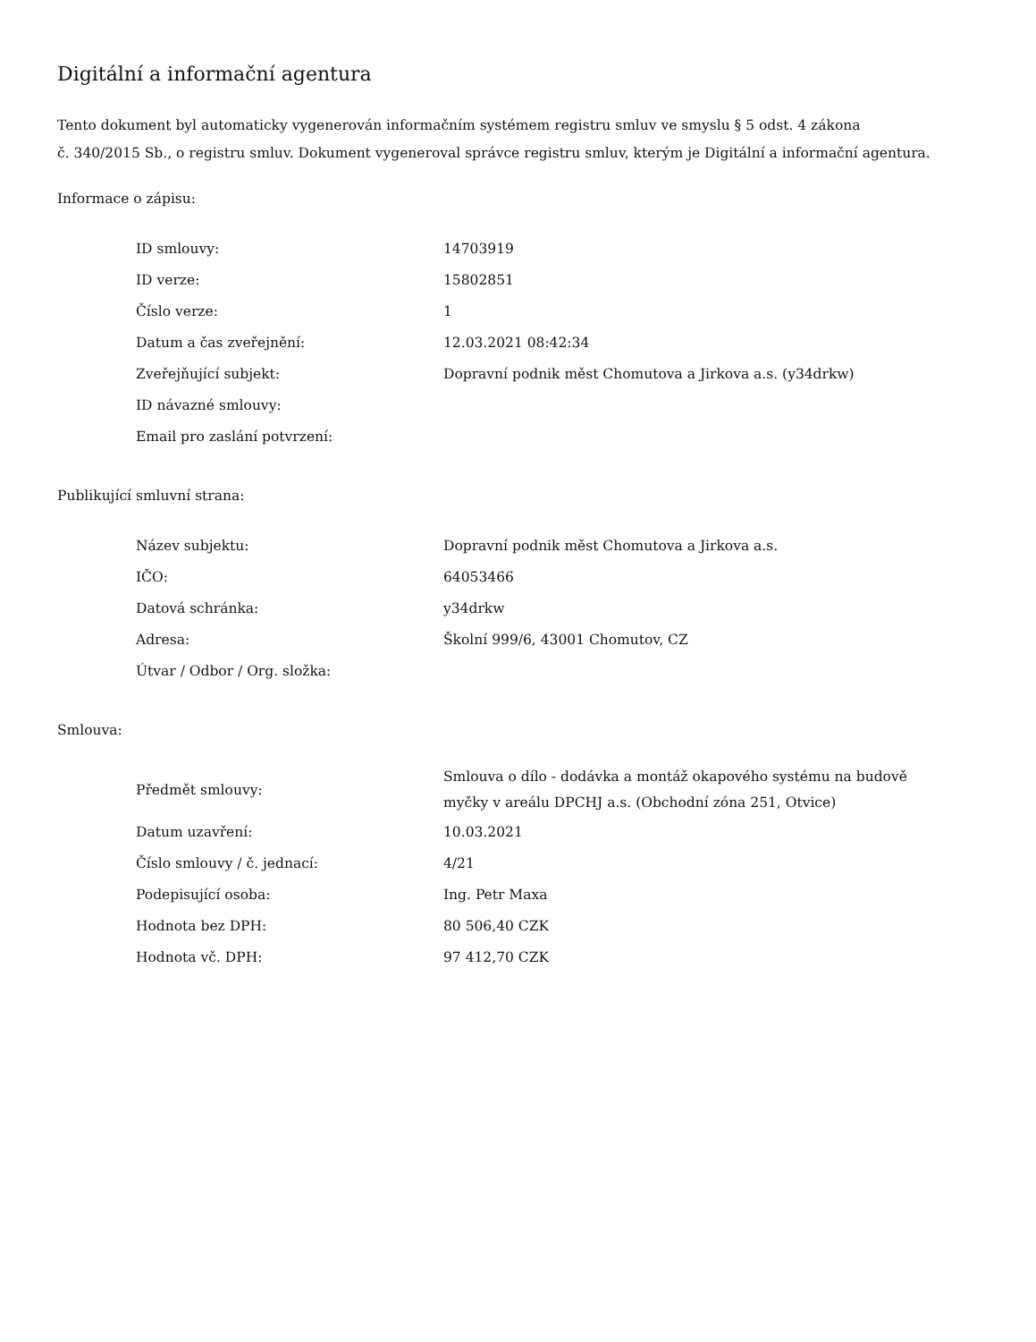Digitální a informační agentura
Tento dokument byl automaticky vygenerován informačním systémem registru smluv ve smyslu § 5 odst. 4 zákona
č. 340/2015 Sb., o registru smluv. Dokument vygeneroval správce registru smluv, kterým je Digitální a informační agentura.
Informace o zápisu:
| ID smlouvy: | 14703919 |
| ID verze: | 15802851 |
| Číslo verze: | 1 |
| Datum a čas zveřejnění: | 12.03.2021 08:42:34 |
| Zveřejňující subjekt: | Dopravní podnik měst Chomutova a Jirkova a.s. (y34drkw) |
| ID návazné smlouvy: | |
| Email pro zaslání potvrzení: | |
Publikující smluvní strana:
| Název subjektu: | Dopravní podnik měst Chomutova a Jirkova a.s. |
| IČO: | 64053466 |
| Datová schránka: | y34drkw |
| Adresa: | Školní 999/6, 43001 Chomutov, CZ |
| Útvar / Odbor / Org. složka: | |
Smlouva:
| Předmět smlouvy: | Smlouva o dílo - dodávka a montáž okapového systému na budově myčky v areálu DPCHJ a.s. (Obchodní zóna 251, Otvice) |
| Datum uzavření: | 10.03.2021 |
| Číslo smlouvy / č. jednací: | 4/21 |
| Podepisující osoba: | Ing. Petr Maxa |
| Hodnota bez DPH: | 80 506,40 CZK |
| Hodnota vč. DPH: | 97 412,70 CZK |